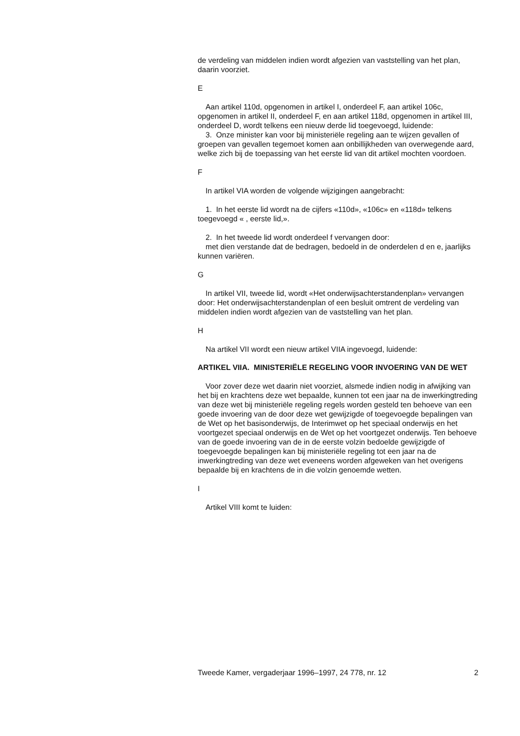de verdeling van middelen indien wordt afgezien van vaststelling van het plan, daarin voorziet.
E
Aan artikel 110d, opgenomen in artikel I, onderdeel F, aan artikel 106c, opgenomen in artikel II, onderdeel F, en aan artikel 118d, opgenomen in artikel III, onderdeel D, wordt telkens een nieuw derde lid toegevoegd, luidende:
3. Onze minister kan voor bij ministeriële regeling aan te wijzen gevallen of groepen van gevallen tegemoet komen aan onbillijkheden van overwegende aard, welke zich bij de toepassing van het eerste lid van dit artikel mochten voordoen.
F
In artikel VIA worden de volgende wijzigingen aangebracht:
1. In het eerste lid wordt na de cijfers «110d», «106c» en «118d» telkens toegevoegd « , eerste lid,».
2. In het tweede lid wordt onderdeel f vervangen door:
met dien verstande dat de bedragen, bedoeld in de onderdelen d en e, jaarlijks kunnen variëren.
G
In artikel VII, tweede lid, wordt «Het onderwijsachterstandenplan» vervangen door: Het onderwijsachterstandenplan of een besluit omtrent de verdeling van middelen indien wordt afgezien van de vaststelling van het plan.
H
Na artikel VII wordt een nieuw artikel VIIA ingevoegd, luidende:
ARTIKEL VIIA. MINISTERIËLE REGELING VOOR INVOERING VAN DE WET
Voor zover deze wet daarin niet voorziet, alsmede indien nodig in afwijking van het bij en krachtens deze wet bepaalde, kunnen tot een jaar na de inwerkingtreding van deze wet bij ministeriële regeling regels worden gesteld ten behoeve van een goede invoering van de door deze wet gewijzigde of toegevoegde bepalingen van de Wet op het basisonderwijs, de Interimwet op het speciaal onderwijs en het voortgezet speciaal onderwijs en de Wet op het voortgezet onderwijs. Ten behoeve van de goede invoering van de in de eerste volzin bedoelde gewijzigde of toegevoegde bepalingen kan bij ministeriële regeling tot een jaar na de inwerkingtreding van deze wet eveneens worden afgeweken van het overigens bepaalde bij en krachtens de in die volzin genoemde wetten.
I
Artikel VIII komt te luiden:
Tweede Kamer, vergaderjaar 1996–1997, 24 778, nr. 12 2